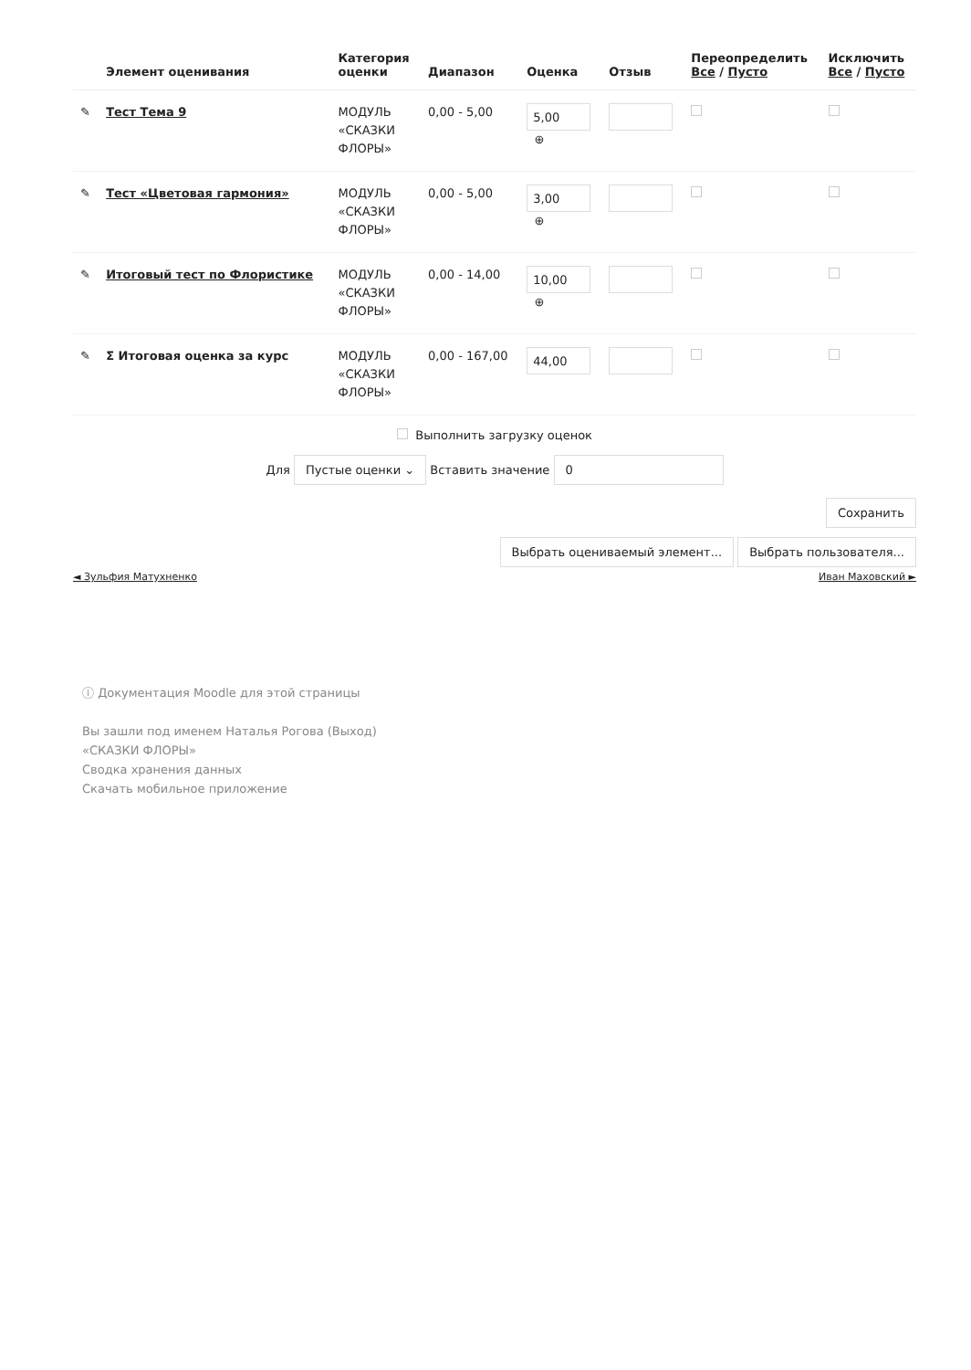| | Элемент оценивания | Категория оценки | Диапазон | Оценка | Отзыв | Переопределить Все / Пусто | Исключить Все / Пусто |
| --- | --- | --- | --- | --- | --- | --- | --- |
| ✎ | Тест Тема 9 | МОДУЛЬ «СКАЗКИ ФЛОРЫ» | 0,00 - 5,00 | 5,00 ⊕ | | | |
| ✎ | Тест «Цветовая гармония» | МОДУЛЬ «СКАЗКИ ФЛОРЫ» | 0,00 - 5,00 | 3,00 ⊕ | | | |
| ✎ | Итоговый тест по Флористике | МОДУЛЬ «СКАЗКИ ФЛОРЫ» | 0,00 - 14,00 | 10,00 ⊕ | | | |
| ✎ | Σ Итоговая оценка за курс | МОДУЛЬ «СКАЗКИ ФЛОРЫ» | 0,00 - 167,00 | 44,00 | | | |
Выполнить загрузку оценок
Для Пустые оценки ⌄ Вставить значение 0
Сохранить
Выбрать оцениваемый элемент... Выбрать пользователя...
◄ Зульфия Матухненко Иван Маховский ►
ⓘ Документация Moodle для этой страницы
Вы зашли под именем Наталья Рогова (Выход)
«СКАЗКИ ФЛОРЫ»
Сводка хранения данных
Скачать мобильное приложение